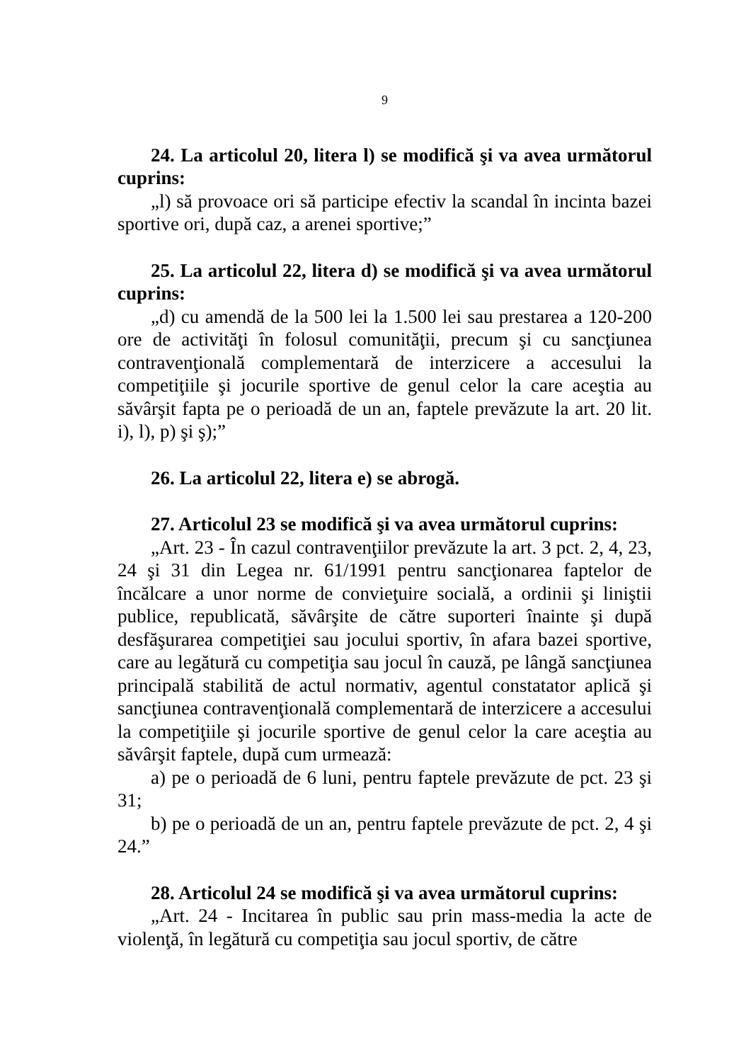9
24. La articolul 20, litera l) se modifică şi va avea următorul cuprins:
„l) să provoace ori să participe efectiv la scandal în incinta bazei sportive ori, după caz, a arenei sportive;”
25. La articolul 22, litera d) se modifică şi va avea următorul cuprins:
„d) cu amendă de la 500 lei la 1.500 lei sau prestarea a 120-200 ore de activităţi în folosul comunităţii, precum şi cu sancţiunea contravenţională complementară de interzicere a accesului la competiţiile şi jocurile sportive de genul celor la care aceştia au săvârşit fapta pe o perioadă de un an, faptele prevăzute la art. 20 lit. i), l), p) şi ş);”
26. La articolul 22, litera e) se abrogă.
27. Articolul 23 se modifică şi va avea următorul cuprins:
„Art. 23 - În cazul contravenţiilor prevăzute la art. 3 pct. 2, 4, 23, 24 şi 31 din Legea nr. 61/1991 pentru sancţionarea faptelor de încălcare a unor norme de convieţuire socială, a ordinii şi liniştii publice, republicată, săvârşite de către suporteri înainte şi după desfăşurarea competiţiei sau jocului sportiv, în afara bazei sportive, care au legătură cu competiţia sau jocul în cauză, pe lângă sancţiunea principală stabilită de actul normativ, agentul constatator aplică şi sancţiunea contravenţională complementară de interzicere a accesului la competiţiile şi jocurile sportive de genul celor la care aceştia au săvârşit faptele, după cum urmează:
a) pe o perioadă de 6 luni, pentru faptele prevăzute de pct. 23 şi 31;
b) pe o perioadă de un an, pentru faptele prevăzute de pct. 2, 4 şi 24.”
28. Articolul 24 se modifică şi va avea următorul cuprins:
„Art. 24 - Incitarea în public sau prin mass-media la acte de violenţă, în legătură cu competiţia sau jocul sportiv, de către